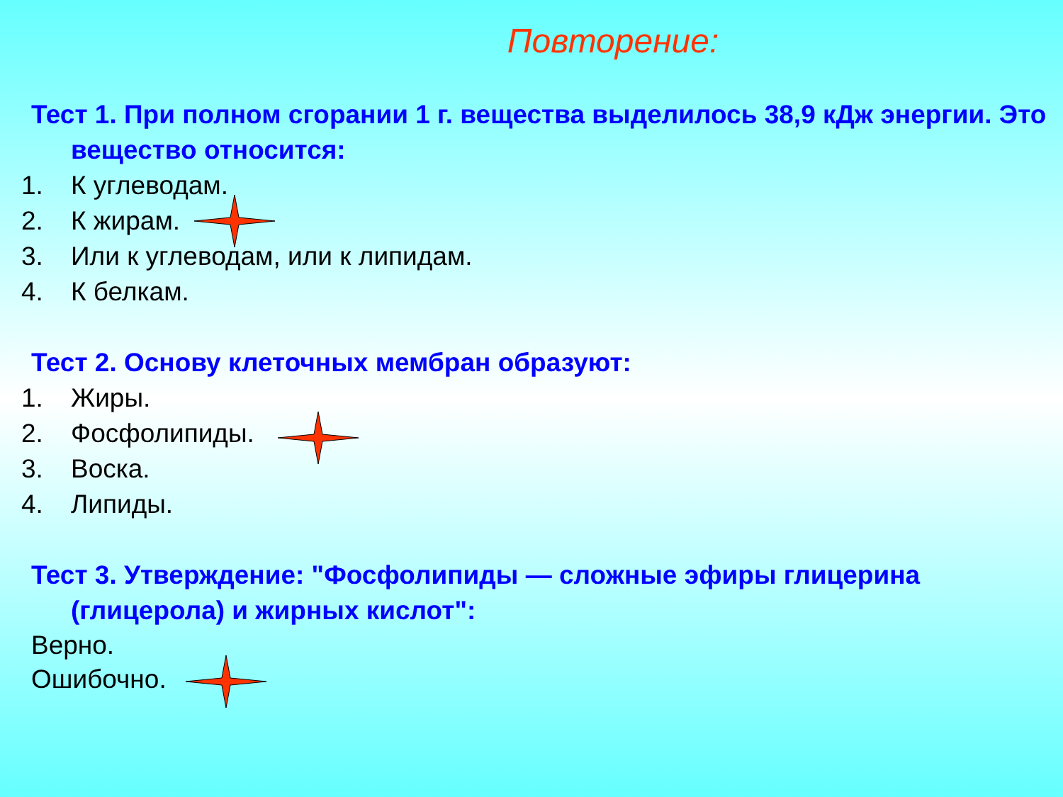Повторение:
Тест 1. При полном сгорании 1 г. вещества выделилось 38,9 кДж энергии. Это вещество относится:
1. К углеводам.
2. К жирам.
3. Или к углеводам, или к липидам.
4. К белкам.
Тест 2. Основу клеточных мембран образуют:
1. Жиры.
2. Фосфолипиды.
3. Воска.
4. Липиды.
Тест 3. Утверждение: "Фосфолипиды — сложные эфиры глицерина (глицерола) и жирных кислот":
Верно.
Ошибочно.